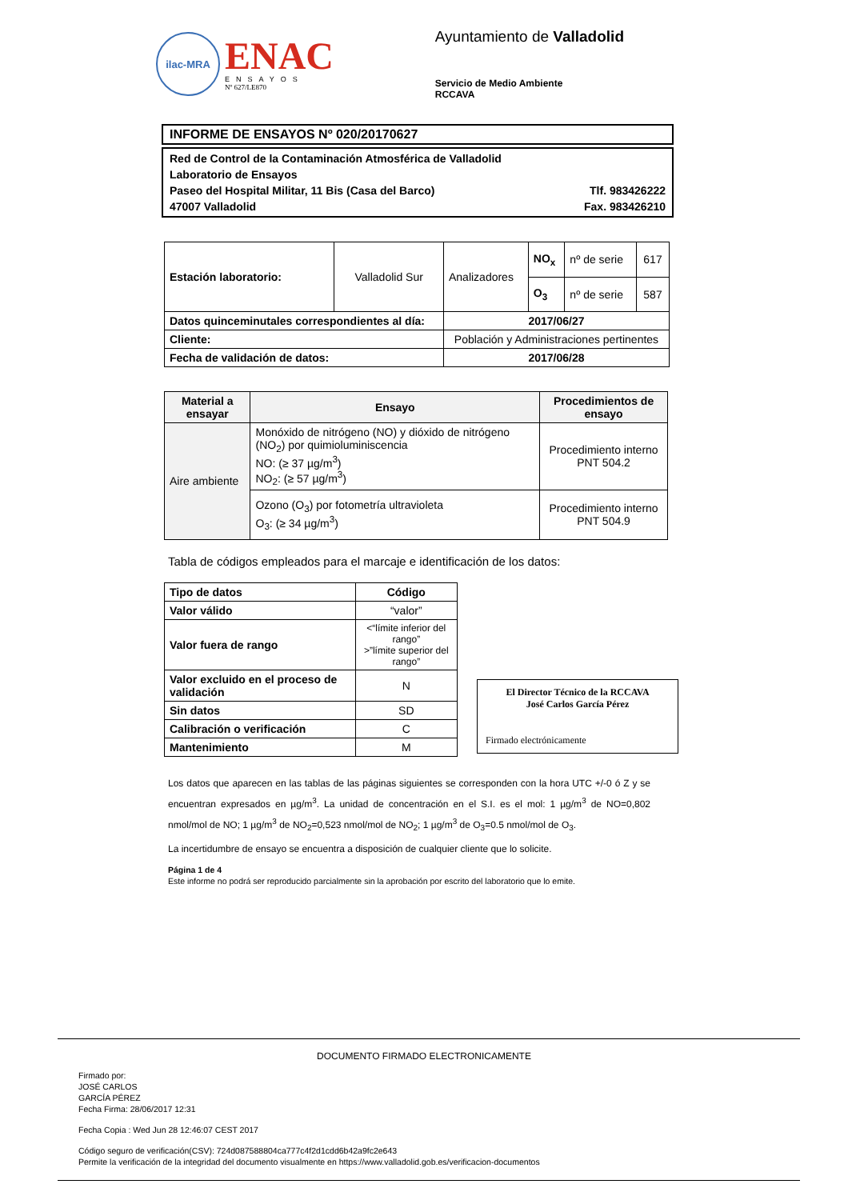ilac-MRA
ENAC
ENSAYOS
Nº 627/LE870
Ayuntamiento de Valladolid
Servicio de Medio Ambiente
RCCAVA
INFORME DE ENSAYOS Nº 020/20170627
Red de Control de la Contaminación Atmosférica de Valladolid
Laboratorio de Ensayos
Paseo del Hospital Militar, 11 Bis (Casa del Barco) Tlf. 983426222
47007 Valladolid Fax. 983426210
| Estación laboratorio: | Valladolid Sur | Analizadores | NO<sub>x</sub> | nº de serie | 617 |
| | | | O<sub>3</sub> | nº de serie | 587 |
| Datos quinceminutales correspondientes al día: | | 2017/06/27 | | | |
| Cliente: | | Población y Administraciones pertinentes | | | |
| Fecha de validación de datos: | | 2017/06/28 | | | |
| Material a ensayar | Ensayo | Procedimientos de ensayo |
| --- | --- | --- |
| Aire ambiente | Monóxido de nitrógeno (NO) y dióxido de nitrógeno (NO<sub>2</sub>) por quimioluminiscencia NO: (≥ 37 µg/m<sup>3</sup>) NO<sub>2</sub>: (≥ 57 µg/m<sup>3</sup>) | Procedimiento interno PNT 504.2 |
| | Ozono (O<sub>3</sub>) por fotometría ultravioleta O<sub>3</sub>: (≥ 34 µg/m<sup>3</sup>) | Procedimiento interno PNT 504.9 |
Tabla de códigos empleados para el marcaje e identificación de los datos:
| Tipo de datos | Código |
| --- | --- |
| Valor válido | “valor” |
| Valor fuera de rango | <“límite inferior del rango” >”límite superior del rango” |
| Valor excluido en el proceso de validación | N |
| Sin datos | SD |
| Calibración o verificación | C |
| Mantenimiento | M |
El Director Técnico de la RCCAVA
José Carlos García Pérez
Firmado electrónicamente
Los datos que aparecen en las tablas de las páginas siguientes se corresponden con la hora UTC +/-0 ó Z y se encuentran expresados en µg/m<sup>3</sup>. La unidad de concentración en el S.I. es el mol: 1 µg/m<sup>3</sup> de NO=0,802 nmol/mol de NO; 1 µg/m<sup>3</sup> de NO<sub>2</sub>=0,523 nmol/mol de NO<sub>2</sub>; 1 µg/m<sup>3</sup> de O<sub>3</sub>=0.5 nmol/mol de O<sub>3</sub>.
La incertidumbre de ensayo se encuentra a disposición de cualquier cliente que lo solicite.
Página 1 de 4
Este informe no podrá ser reproducido parcialmente sin la aprobación por escrito del laboratorio que lo emite.
DOCUMENTO FIRMADO ELECTRONICAMENTE
Firmado por:
JOSÉ CARLOS
GARCÍA PÉREZ
Fecha Firma: 28/06/2017 12:31
Fecha Copia : Wed Jun 28 12:46:07 CEST 2017
Código seguro de verificación(CSV): 724d087588804ca777c4f2d1cdd6b42a9fc2e643
Permite la verificación de la integridad del documento visualmente en https://www.valladolid.gob.es/verificacion-documentos